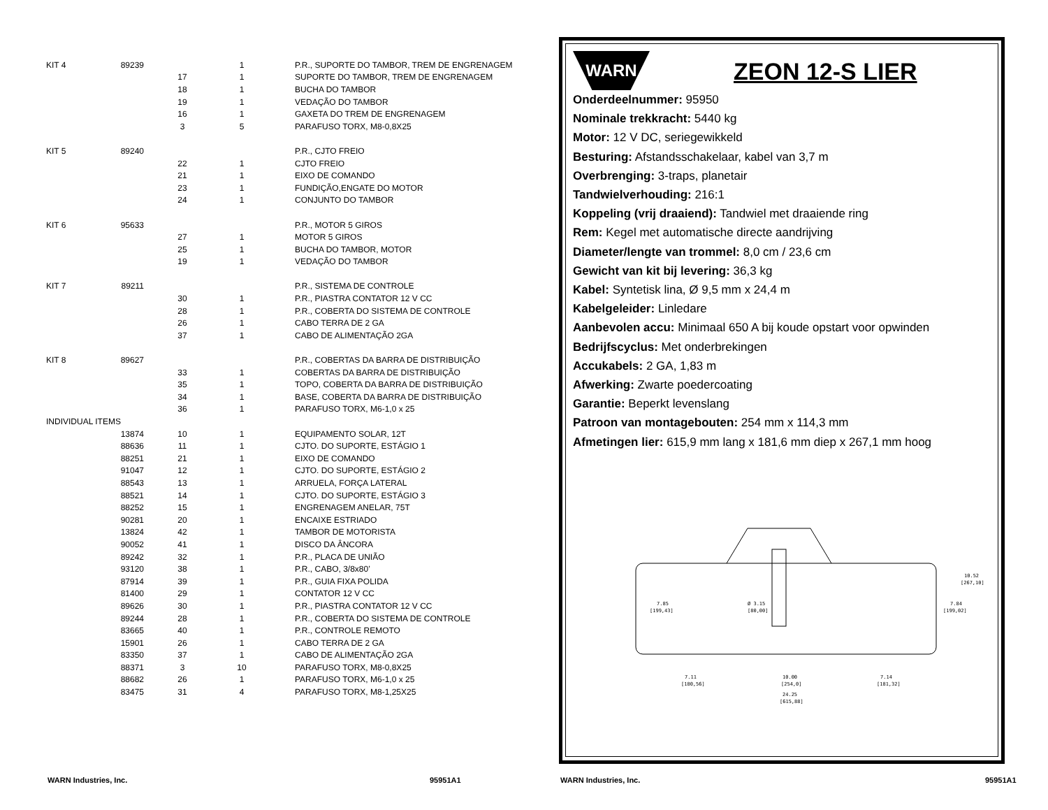| KIT 4 | 89239 | | 1 | P.R., SUPORTE DO TAMBOR, TREM DE ENGRENAGEM |
| | | 17 | 1 | SUPORTE DO TAMBOR, TREM DE ENGRENAGEM |
| | | 18 | 1 | BUCHA DO TAMBOR |
| | | 19 | 1 | VEDAÇÃO DO TAMBOR |
| | | 16 | 1 | GAXETA DO TREM DE ENGRENAGEM |
| | | 3 | 5 | PARAFUSO TORX, M8-0,8X25 |
| KIT 5 | 89240 | | | P.R., CJTO FREIO |
| | | 22 | 1 | CJTO FREIO |
| | | 21 | 1 | EIXO DE COMANDO |
| | | 23 | 1 | FUNDIÇÃO,ENGATE DO MOTOR |
| | | 24 | 1 | CONJUNTO DO TAMBOR |
| KIT 6 | 95633 | | | P.R., MOTOR 5 GIROS |
| | | 27 | 1 | MOTOR 5 GIROS |
| | | 25 | 1 | BUCHA DO TAMBOR, MOTOR |
| | | 19 | 1 | VEDAÇÃO DO TAMBOR |
| KIT 7 | 89211 | | | P.R., SISTEMA DE CONTROLE |
| | | 30 | 1 | P.R., PIASTRA CONTATOR 12 V CC |
| | | 28 | 1 | P.R., COBERTA DO SISTEMA DE CONTROLE |
| | | 26 | 1 | CABO TERRA DE 2 GA |
| | | 37 | 1 | CABO DE ALIMENTAÇÃO 2GA |
| KIT 8 | 89627 | | | P.R., COBERTAS DA BARRA DE DISTRIBUIÇÃO |
| | | 33 | 1 | COBERTAS DA BARRA DE DISTRIBUIÇÃO |
| | | 35 | 1 | TOPO, COBERTA DA BARRA DE DISTRIBUIÇÃO |
| | | 34 | 1 | BASE, COBERTA DA BARRA DE DISTRIBUIÇÃO |
| | | 36 | 1 | PARAFUSO TORX, M6-1,0 x 25 |
| INDIVIDUAL ITEMS | | | | |
| | 13874 | 10 | 1 | EQUIPAMENTO SOLAR, 12T |
| | 88636 | 11 | 1 | CJTO. DO SUPORTE, ESTÁGIO 1 |
| | 88251 | 21 | 1 | EIXO DE COMANDO |
| | 91047 | 12 | 1 | CJTO. DO SUPORTE, ESTÁGIO 2 |
| | 88543 | 13 | 1 | ARRUELA, FORÇA LATERAL |
| | 88521 | 14 | 1 | CJTO. DO SUPORTE, ESTÁGIO 3 |
| | 88252 | 15 | 1 | ENGRENAGEM ANELAR, 75T |
| | 90281 | 20 | 1 | ENCAIXE ESTRIADO |
| | 13824 | 42 | 1 | TAMBOR DE MOTORISTA |
| | 90052 | 41 | 1 | DISCO DA ÂNCORA |
| | 89242 | 32 | 1 | P.R., PLACA DE UNIÃO |
| | 93120 | 38 | 1 | P.R., CABO, 3/8x80’ |
| | 87914 | 39 | 1 | P.R., GUIA FIXA POLIDA |
| | 81400 | 29 | 1 | CONTATOR 12 V CC |
| | 89626 | 30 | 1 | P.R., PIASTRA CONTATOR 12 V CC |
| | 89244 | 28 | 1 | P.R., COBERTA DO SISTEMA DE CONTROLE |
| | 83665 | 40 | 1 | P.R., CONTROLE REMOTO |
| | 15901 | 26 | 1 | CABO TERRA DE 2 GA |
| | 83350 | 37 | 1 | CABO DE ALIMENTAÇÃO 2GA |
| | 88371 | 3 | 10 | PARAFUSO TORX, M8-0,8X25 |
| | 88682 | 26 | 1 | PARAFUSO TORX, M6-1,0 x 25 |
| | 83475 | 31 | 4 | PARAFUSO TORX, M8-1,25X25 |
WARN Industries, Inc. 95951A1
WARN
ZEON 12-S LIER
Onderdeelnummer: 95950
Nominale trekkracht: 5440 kg
Motor: 12 V DC, seriegewikkeld
Besturing: Afstandsschakelaar, kabel van 3,7 m
Overbrenging: 3-traps, planetair
Tandwielverhouding: 216:1
Koppeling (vrij draaiend): Tandwiel met draaiende ring
Rem: Kegel met automatische directe aandrijving
Diameter/lengte van trommel: 8,0 cm / 23,6 cm
Gewicht van kit bij levering: 36,3 kg
Kabel: Syntetisk lina, Ø 9,5 mm x 24,4 m
Kabelgeleider: Linledare
Aanbevolen accu: Minimaal 650 A bij koude opstart voor opwinden
Bedrijfscyclus: Met onderbrekingen
Accukabels: 2 GA, 1,83 m
Afwerking: Zwarte poedercoating
Garantie: Beperkt levenslang
Patroon van montagebouten: 254 mm x 114,3 mm
Afmetingen lier: 615,9 mm lang x 181,6 mm diep x 267,1 mm hoog
7.85
[199,43]
7.84
[199,02]
10.52
[267,10]
Ø 3.15
[80,00]
7.11
[180,56]
10.00
[254,0]
7.14
[181,32]
24.25
[615,88]
WARN Industries, Inc. 95951A1